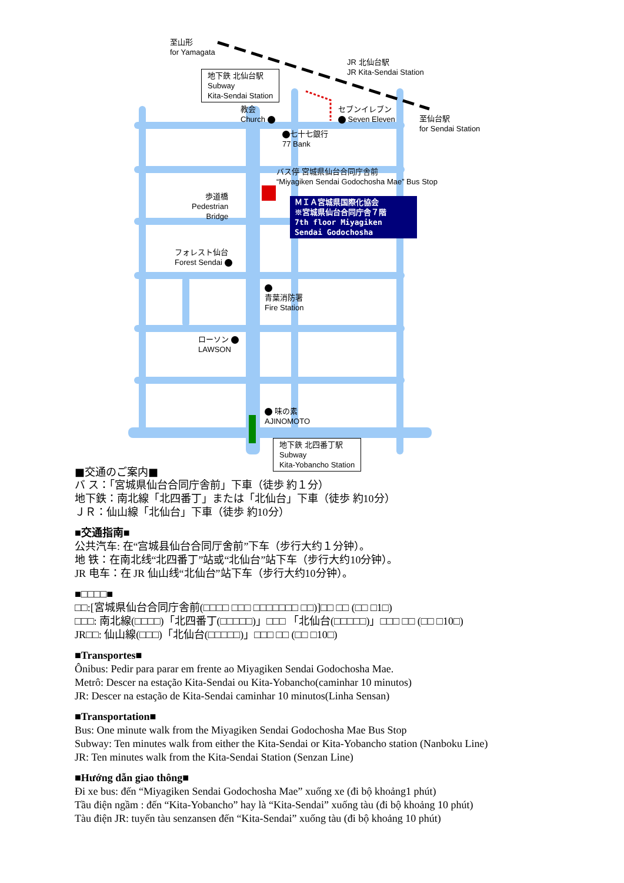至山形
for Yamagata
JR 北仙台駅
JR Kita-Sendai Station
地下鉄 北仙台駅
Subway
Kita-Sendai Station
教会
Church
セブンイレブン
Seven Eleven
至仙台駅
for Sendai Station
七十七銀行
77 Bank
バス停 宮城県仙台合同庁舎前
“Miyagiken Sendai Godochosha Mae” Bus Stop
歩道橋
Pedestrian
Bridge
ＭＩＡ宮城県国際化協会
※宮城県仙台合同庁舎７階
7th floor Miyagiken Sendai Godochosha
フォレスト仙台
Forest Sendai
青葉消防署
Fire Station
ローソン
LAWSON
味の素
AJINOMOTO
地下鉄 北四番丁駅
Subway
Kita-Yobancho Station
■交通のご案内■
バ ス：「宮城県仙台合同庁舎前」下車（徒歩 約１分）
地下鉄：南北線「北四番丁」または「北仙台」下車（徒歩 約10分）
ＪＲ：仙山線「北仙台」下車（徒歩 約10分）
■交通指南■
公共汽车: 在“宫城县仙台合同厅舍前”下车（步行大约１分钟）。
地 铁：在南北线“北四番丁”站或“北仙台”站下车（步行大约10分钟）。
JR 电车：在 JR 仙山线“北仙台”站下车（步行大约10分钟）。
■□□□□■
□□:[宮城県仙台合同庁舎前(□□□□ □□□ □□□□□□□ □□)]□□ □□ (□□ □1□)
□□□: 南北線(□□□□)「北四番丁(□□□□□)」□□□ 「北仙台(□□□□□)」□□□ □□ (□□ □10□)
JR□□: 仙山線(□□□)「北仙台(□□□□□)」□□□ □□ (□□ □10□)
■Transportes■
Ônibus: Pedir para parar em frente ao Miyagiken Sendai Godochosha Mae.
Metrô: Descer na estação Kita-Sendai ou Kita-Yobancho(caminhar 10 minutos)
JR: Descer na estação de Kita-Sendai caminhar 10 minutos(Linha Sensan)
■Transportation■
Bus: One minute walk from the Miyagiken Sendai Godochosha Mae Bus Stop
Subway: Ten minutes walk from either the Kita-Sendai or Kita-Yobancho station (Nanboku Line)
JR: Ten minutes walk from the Kita-Sendai Station (Senzan Line)
■Hướng dẫn giao thông■
Đi xe bus: đến “Miyagiken Sendai Godochosha Mae” xuống xe (đi bộ khoảng1 phút)
Tầu điện ngầm : đến “Kita-Yobancho” hay là “Kita-Sendai” xuống tàu (đi bộ khoảng 10 phút)
Tàu điện JR: tuyến tàu senzansen đến “Kita-Sendai” xuống tàu (đi bộ khoảng 10 phút)